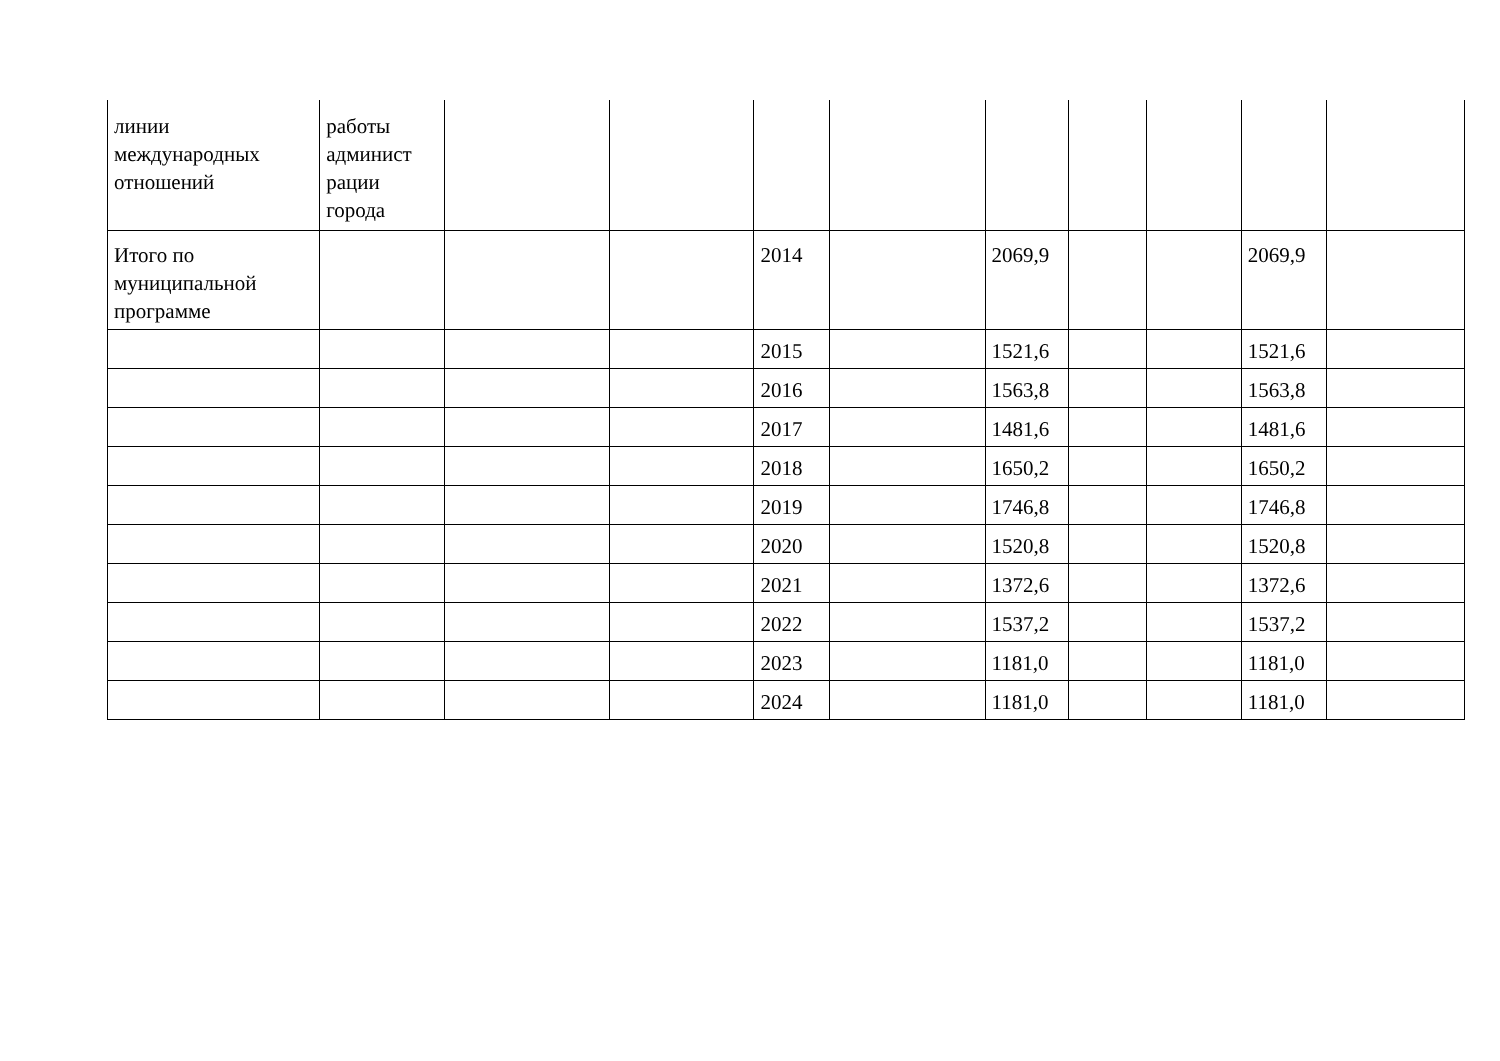| линии международных отношений | работы админист рации города | | | | | | | | | |
| Итого по муниципальной программе | | | | 2014 | | 2069,9 | | | 2069,9 | |
| | | | | 2015 | | 1521,6 | | | 1521,6 | |
| | | | | 2016 | | 1563,8 | | | 1563,8 | |
| | | | | 2017 | | 1481,6 | | | 1481,6 | |
| | | | | 2018 | | 1650,2 | | | 1650,2 | |
| | | | | 2019 | | 1746,8 | | | 1746,8 | |
| | | | | 2020 | | 1520,8 | | | 1520,8 | |
| | | | | 2021 | | 1372,6 | | | 1372,6 | |
| | | | | 2022 | | 1537,2 | | | 1537,2 | |
| | | | | 2023 | | 1181,0 | | | 1181,0 | |
| | | | | 2024 | | 1181,0 | | | 1181,0 | |